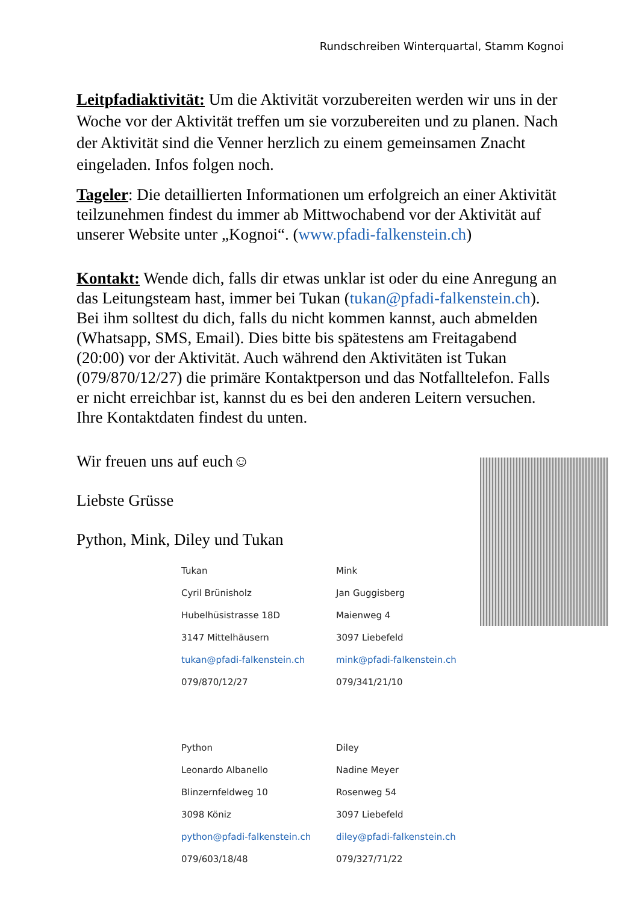Rundschreiben Winterquartal, Stamm Kognoi
Leitpfadiaktivität: Um die Aktivität vorzubereiten werden wir uns in der Woche vor der Aktivität treffen um sie vorzubereiten und zu planen. Nach der Aktivität sind die Venner herzlich zu einem gemeinsamen Znacht eingeladen. Infos folgen noch.
Tageler: Die detaillierten Informationen um erfolgreich an einer Aktivität teilzunehmen findest du immer ab Mittwochabend vor der Aktivität auf unserer Website unter „Kognoi“. (www.pfadi-falkenstein.ch)
Kontakt: Wende dich, falls dir etwas unklar ist oder du eine Anregung an das Leitungsteam hast, immer bei Tukan (tukan@pfadi-falkenstein.ch). Bei ihm solltest du dich, falls du nicht kommen kannst, auch abmelden (Whatsapp, SMS, Email). Dies bitte bis spätestens am Freitagabend (20:00) vor der Aktivität. Auch während den Aktivitäten ist Tukan (079/870/12/27) die primäre Kontaktperson und das Notfalltelefon. Falls er nicht erreichbar ist, kannst du es bei den anderen Leitern versuchen. Ihre Kontaktdaten findest du unten.
Wir freuen uns auf euch☺
Liebste Grüsse
Python, Mink, Diley und Tukan
| Tukan | Mink |
| Cyril Brünisholz | Jan Guggisberg |
| Hubelhüsistrasse 18D | Maienweg 4 |
| 3147 Mittelhäusern | 3097 Liebefeld |
| tukan@pfadi-falkenstein.ch | mink@pfadi-falkenstein.ch |
| 079/870/12/27 | 079/341/21/10 |
| Python | Diley |
| Leonardo Albanello | Nadine Meyer |
| Blinzernfeldweg 10 | Rosenweg 54 |
| 3098 Köniz | 3097 Liebefeld |
| python@pfadi-falkenstein.ch | diley@pfadi-falkenstein.ch |
| 079/603/18/48 | 079/327/71/22 |